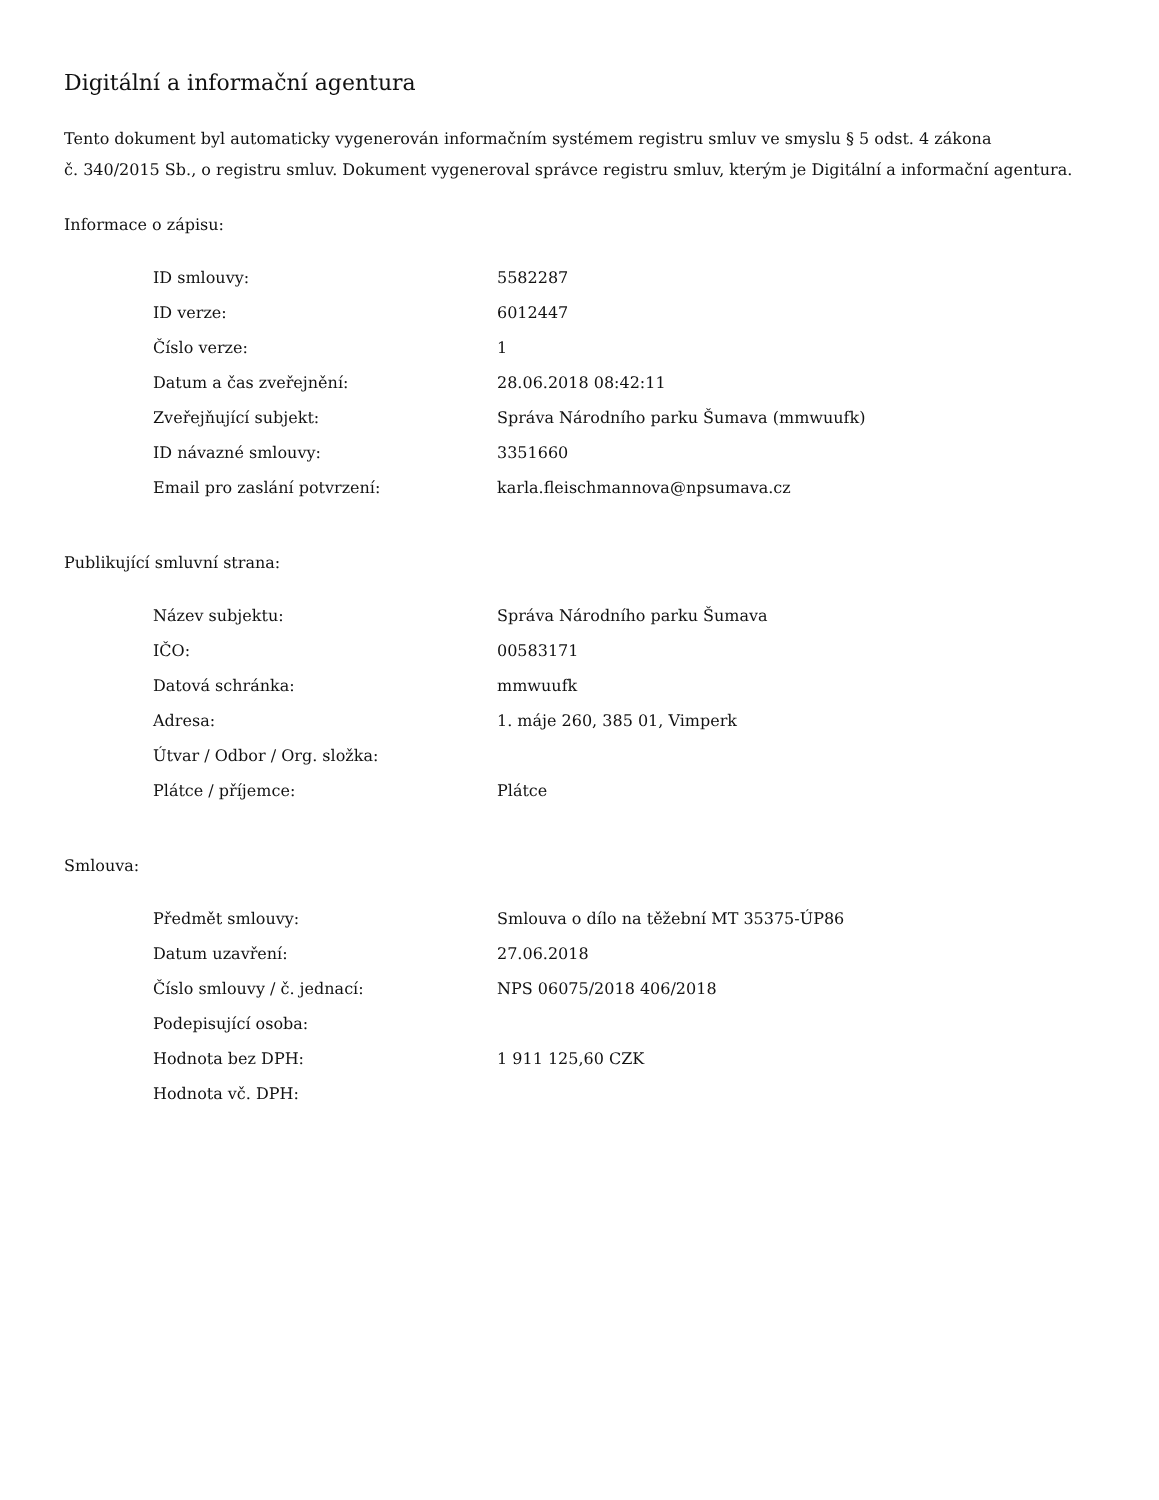Digitální a informační agentura
Tento dokument byl automaticky vygenerován informačním systémem registru smluv ve smyslu § 5 odst. 4 zákona
č. 340/2015 Sb., o registru smluv. Dokument vygeneroval správce registru smluv, kterým je Digitální a informační agentura.
Informace o zápisu:
| ID smlouvy: | 5582287 |
| ID verze: | 6012447 |
| Číslo verze: | 1 |
| Datum a čas zveřejnění: | 28.06.2018 08:42:11 |
| Zveřejňující subjekt: | Správa Národního parku Šumava (mmwuufk) |
| ID návazné smlouvy: | 3351660 |
| Email pro zaslání potvrzení: | karla.fleischmannova@npsumava.cz |
Publikující smluvní strana:
| Název subjektu: | Správa Národního parku Šumava |
| IČO: | 00583171 |
| Datová schránka: | mmwuufk |
| Adresa: | 1. máje 260, 385 01, Vimperk |
| Útvar / Odbor / Org. složka: | |
| Plátce / příjemce: | Plátce |
Smlouva:
| Předmět smlouvy: | Smlouva o dílo na těžební MT 35375-ÚP86 |
| Datum uzavření: | 27.06.2018 |
| Číslo smlouvy / č. jednací: | NPS 06075/2018 406/2018 |
| Podepisující osoba: | |
| Hodnota bez DPH: | 1 911 125,60 CZK |
| Hodnota vč. DPH: | |